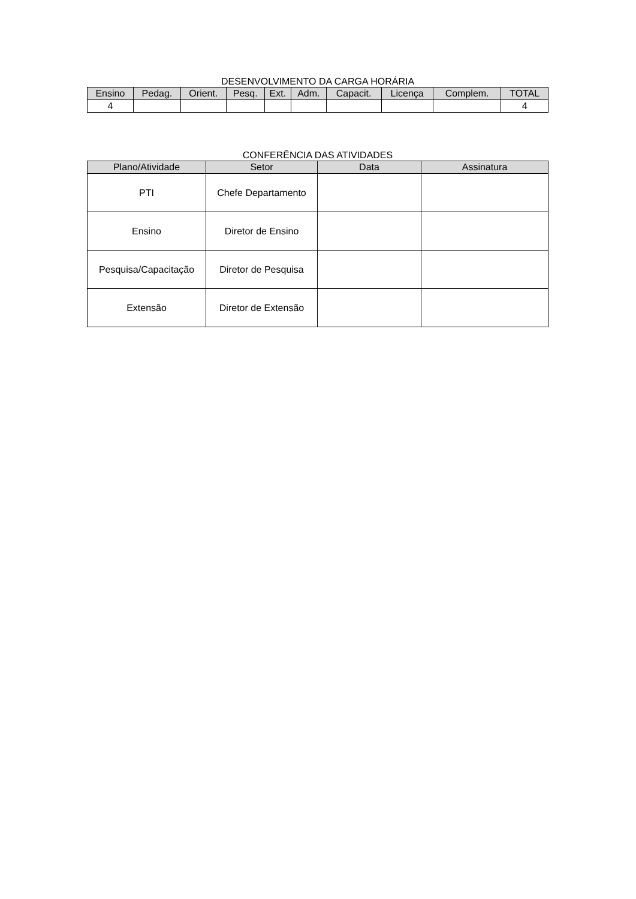DESENVOLVIMENTO DA CARGA HORÁRIA
| Ensino | Pedag. | Orient. | Pesq. | Ext. | Adm. | Capacit. | Licença | Complem. | TOTAL |
| --- | --- | --- | --- | --- | --- | --- | --- | --- | --- |
| 4 | | | | | | | | | 4 |
CONFERÊNCIA DAS ATIVIDADES
| Plano/Atividade | Setor | Data | Assinatura |
| --- | --- | --- | --- |
| PTI | Chefe Departamento | | |
| Ensino | Diretor de Ensino | | |
| Pesquisa/Capacitação | Diretor de Pesquisa | | |
| Extensão | Diretor de Extensão | | |